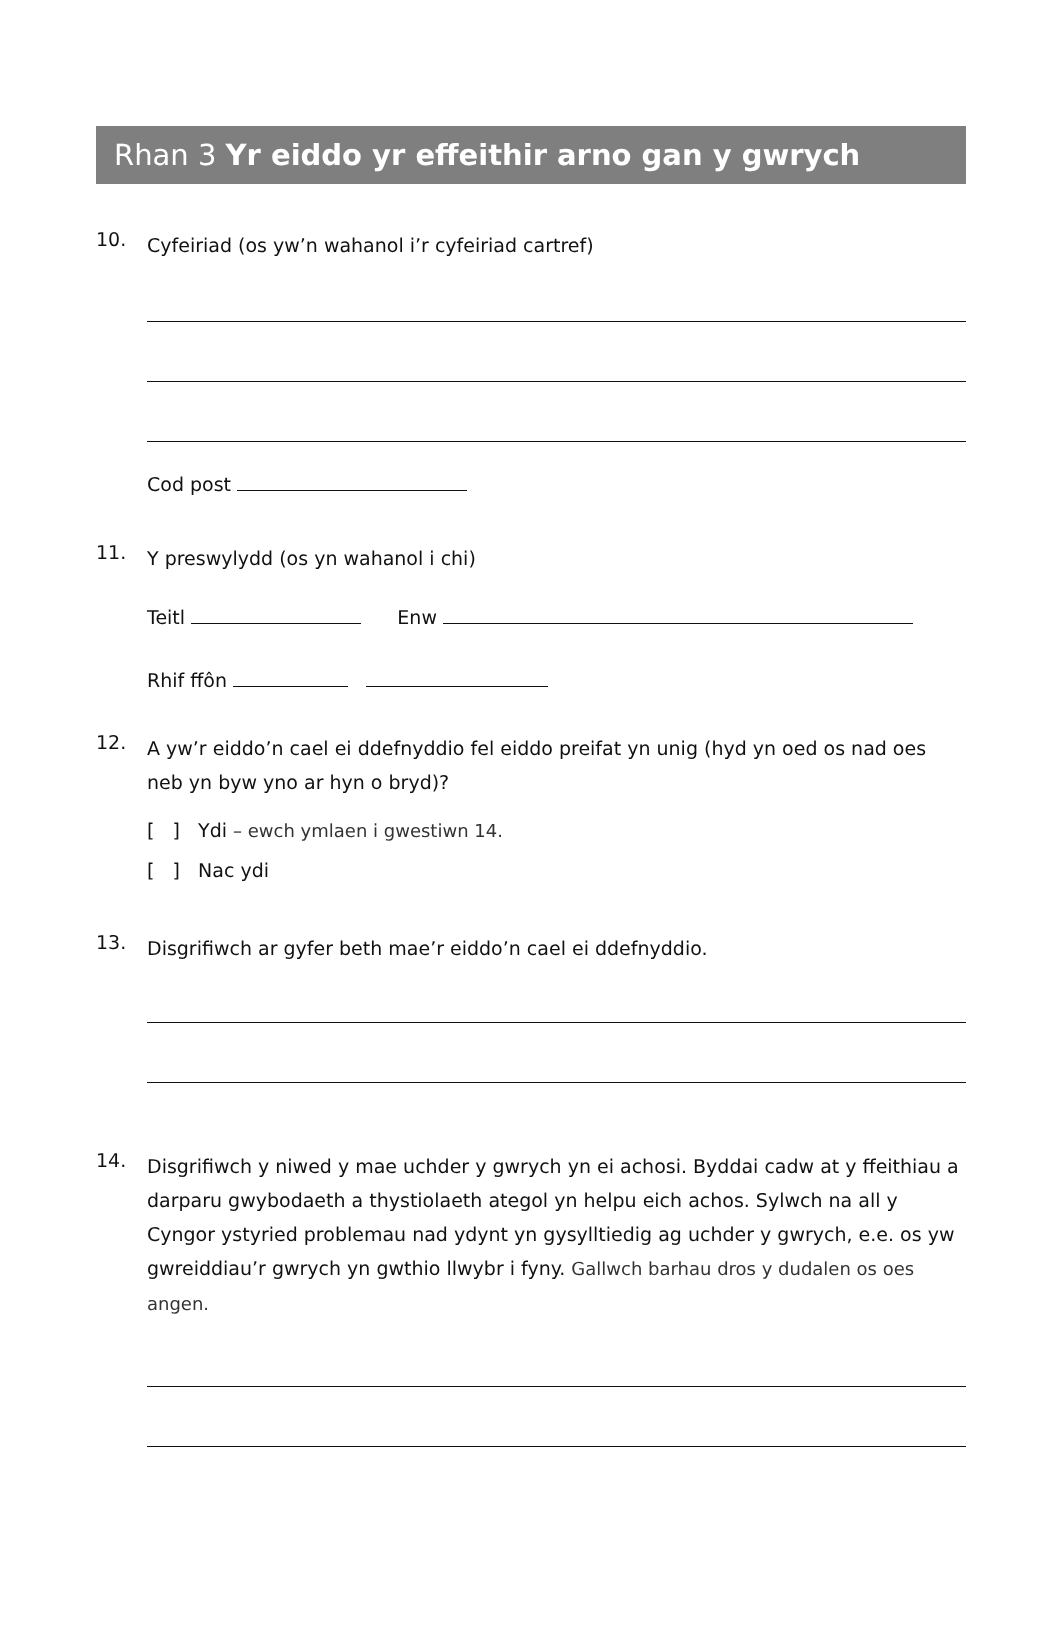Rhan 3 Yr eiddo yr effeithir arno gan y gwrych
10.
Cyfeiriad (os yw’n wahanol i’r cyfeiriad cartref)
Cod post
11.
Y preswylydd (os yn wahanol i chi)
Teitl Enw
Rhif ffôn
12.
A yw’r eiddo’n cael ei ddefnyddio fel eiddo preifat yn unig (hyd yn oed os nad oes neb yn byw yno ar hyn o bryd)?
[ ] Ydi – ewch ymlaen i gwestiwn 14.
[ ] Nac ydi
13.
Disgrifiwch ar gyfer beth mae’r eiddo’n cael ei ddefnyddio.
14.
Disgrifiwch y niwed y mae uchder y gwrych yn ei achosi. Byddai cadw at y ffeithiau a darparu gwybodaeth a thystiolaeth ategol yn helpu eich achos. Sylwch na all y Cyngor ystyried problemau nad ydynt yn gysylltiedig ag uchder y gwrych, e.e. os yw gwreiddiau’r gwrych yn gwthio llwybr i fyny. Gallwch barhau dros y dudalen os oes angen.